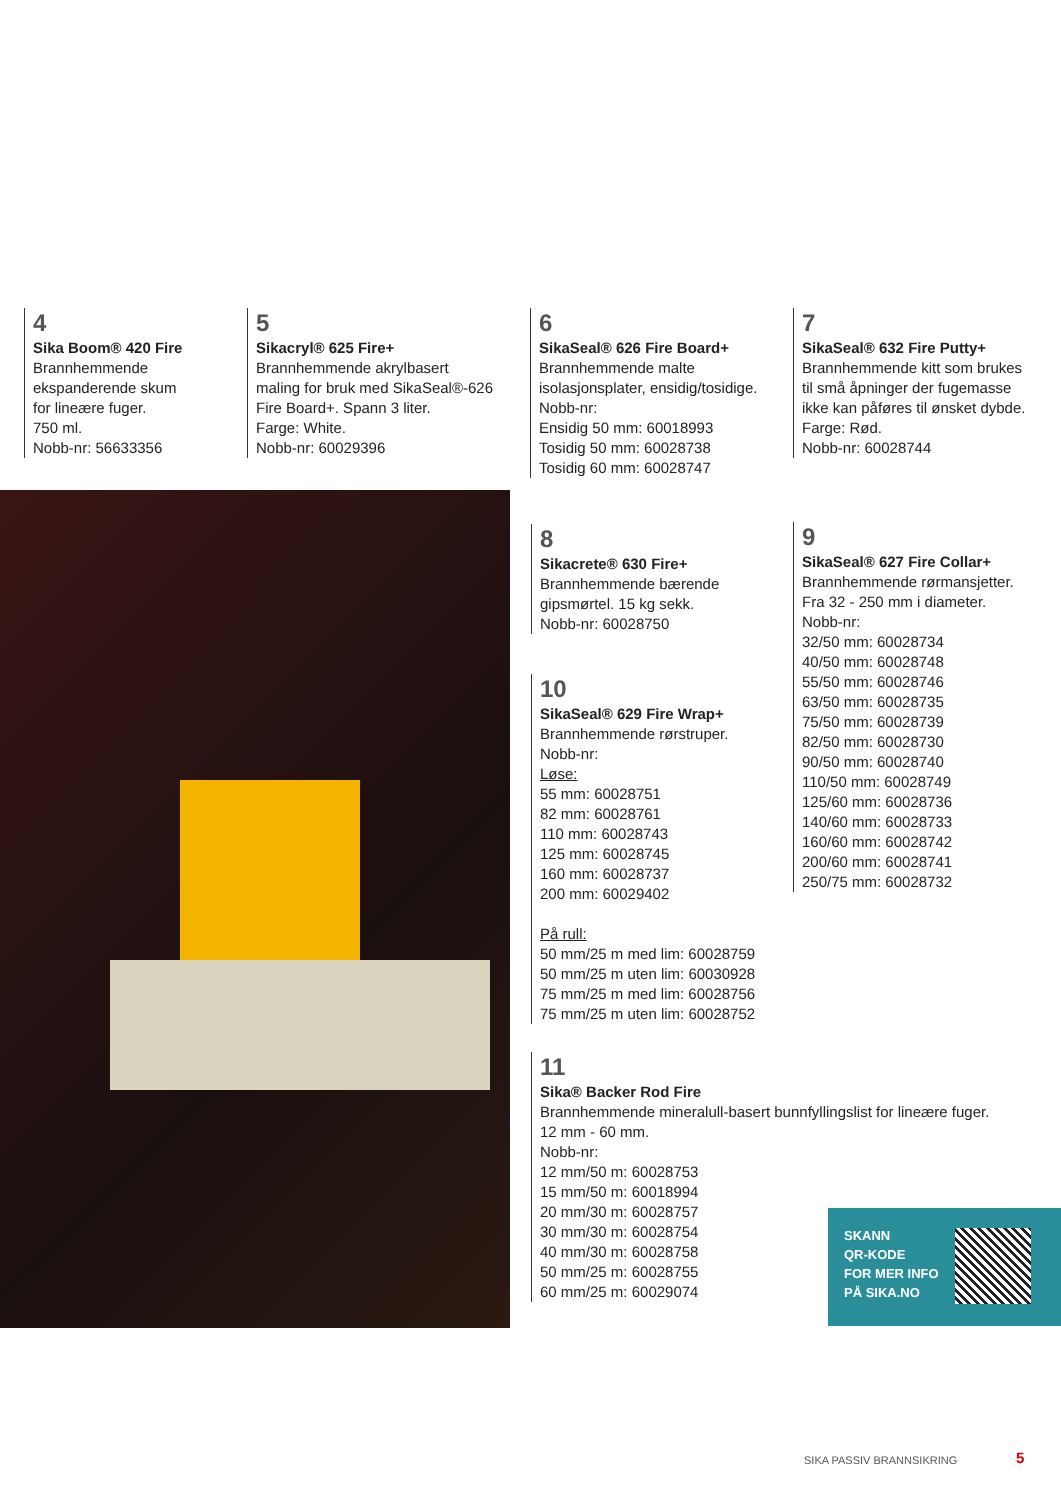4
Sika Boom® 420 Fire
Brannhemmende
ekspanderende skum
for lineære fuger.
750 ml.
Nobb-nr: 56633356
5
Sikacryl® 625 Fire+
Brannhemmende akrylbasert
maling for bruk med SikaSeal®-626
Fire Board+. Spann 3 liter.
Farge: White.
Nobb-nr: 60029396
6
SikaSeal® 626 Fire Board+
Brannhemmende malte
isolasjonsplater, ensidig/tosidige.
Nobb-nr:
Ensidig 50 mm: 60018993
Tosidig 50 mm: 60028738
Tosidig 60 mm: 60028747
7
SikaSeal® 632 Fire Putty+
Brannhemmende kitt som brukes
til små åpninger der fugemasse
ikke kan påføres til ønsket dybde.
Farge: Rød.
Nobb-nr: 60028744
8
Sikacrete® 630 Fire+
Brannhemmende bærende
gipsmørtel. 15 kg sekk.
Nobb-nr: 60028750
9
SikaSeal® 627 Fire Collar+
Brannhemmende rørmansjetter.
Fra 32 - 250 mm i diameter.
Nobb-nr:
32/50 mm: 60028734
40/50 mm: 60028748
55/50 mm: 60028746
63/50 mm: 60028735
75/50 mm: 60028739
82/50 mm: 60028730
90/50 mm: 60028740
110/50 mm: 60028749
125/60 mm: 60028736
140/60 mm: 60028733
160/60 mm: 60028742
200/60 mm: 60028741
250/75 mm: 60028732
10
SikaSeal® 629 Fire Wrap+
Brannhemmende rørstruper.
Nobb-nr:
Løse:
55 mm: 60028751
82 mm: 60028761
110 mm: 60028743
125 mm: 60028745
160 mm: 60028737
200 mm: 60029402
På rull:
50 mm/25 m med lim: 60028759
50 mm/25 m uten lim: 60030928
75 mm/25 m med lim: 60028756
75 mm/25 m uten lim: 60028752
11
Sika® Backer Rod Fire
Brannhemmende mineralull-basert bunnfyllingslist for lineære fuger.
12 mm - 60 mm.
Nobb-nr:
12 mm/50 m: 60028753
15 mm/50 m: 60018994
20 mm/30 m: 60028757
30 mm/30 m: 60028754
40 mm/30 m: 60028758
50 mm/25 m: 60028755
60 mm/25 m: 60029074
SKANN
QR-KODE
FOR MER INFO
PÅ SIKA.NO
SIKA PASSIV BRANNSIKRING 5